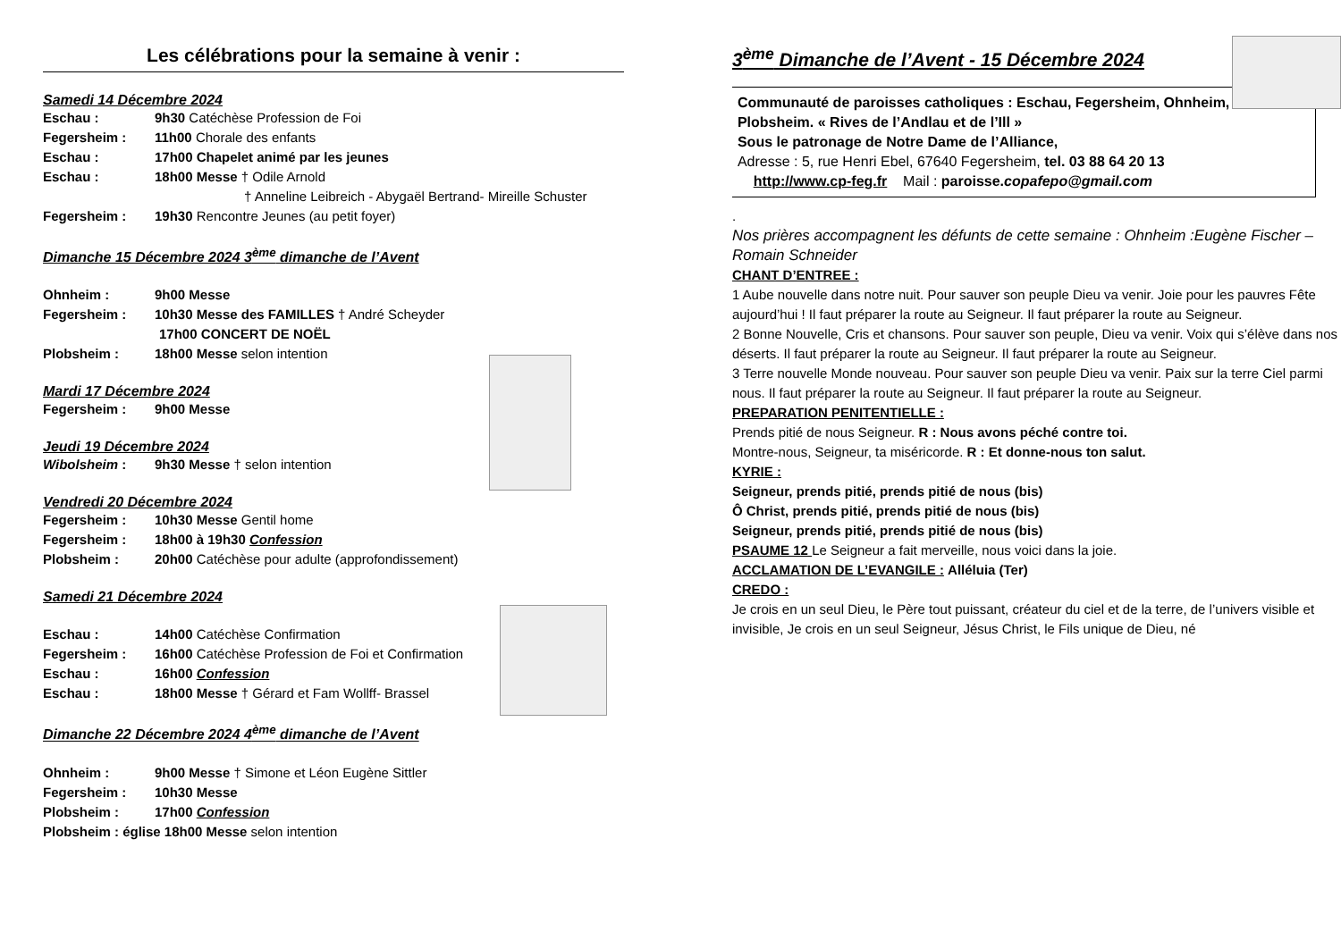Les célébrations pour la semaine à venir :
Samedi 14 Décembre 2024
Eschau : 9h30 Catéchèse Profession de Foi
Fegersheim : 11h00 Chorale des enfants
Eschau : 17h00 Chapelet animé par les jeunes
Eschau : 18h00 Messe † Odile Arnold
† Anneline Leibreich - Abygaël Bertrand- Mireille Schuster
Fegersheim : 19h30 Rencontre Jeunes (au petit foyer)
Dimanche 15 Décembre 2024 3<sup>ème</sup> dimanche de l’Avent
Ohnheim : 9h00 Messe
Fegersheim : 10h30 Messe des FAMILLES † André Scheyder
17h00 CONCERT DE NOËL
Plobsheim : 18h00 Messe selon intention
Mardi 17 Décembre 2024
Fegersheim : 9h00 Messe
Jeudi 19 Décembre 2024
Wibolsheim : 9h30 Messe † selon intention
Vendredi 20 Décembre 2024
Fegersheim : 10h30 Messe Gentil home
Fegersheim : 18h00 à 19h30 Confession
Plobsheim : 20h00 Catéchèse pour adulte (approfondissement)
Samedi 21 Décembre 2024
Eschau : 14h00 Catéchèse Confirmation
Fegersheim : 16h00 Catéchèse Profession de Foi et Confirmation
Eschau : 16h00 Confession
Eschau : 18h00 Messe † Gérard et Fam Wollff- Brassel
Dimanche 22 Décembre 2024 4<sup>ème</sup> dimanche de l’Avent
Ohnheim : 9h00 Messe † Simone et Léon Eugène Sittler
Fegersheim : 10h30 Messe
Plobsheim : 17h00 Confession
Plobsheim : église 18h00 Messe selon intention
3<sup>ème</sup> Dimanche de l’Avent - 15 Décembre 2024
Communauté de paroisses catholiques : Eschau, Fegersheim, Ohnheim, Plobsheim. « Rives de l’Andlau et de l’Ill »
Sous le patronage de Notre Dame de l’Alliance,
Adresse : 5, rue Henri Ebel, 67640 Fegersheim, tel. 03 88 64 20 13
http://www.cp-feg.fr Mail : paroisse.copafepo@gmail.com
.
Nos prières accompagnent les défunts de cette semaine : Ohnheim :Eugène Fischer –Romain Schneider
CHANT D’ENTREE :
1 Aube nouvelle dans notre nuit. Pour sauver son peuple Dieu va venir. Joie pour les pauvres Fête aujourd’hui ! Il faut préparer la route au Seigneur. Il faut préparer la route au Seigneur.
2 Bonne Nouvelle, Cris et chansons. Pour sauver son peuple, Dieu va venir. Voix qui s’élève dans nos déserts. Il faut préparer la route au Seigneur. Il faut préparer la route au Seigneur.
3 Terre nouvelle Monde nouveau. Pour sauver son peuple Dieu va venir. Paix sur la terre Ciel parmi nous. Il faut préparer la route au Seigneur. Il faut préparer la route au Seigneur.
PREPARATION PENITENTIELLE :
Prends pitié de nous Seigneur. R : Nous avons péché contre toi.
Montre-nous, Seigneur, ta miséricorde. R : Et donne-nous ton salut.
KYRIE :
Seigneur, prends pitié, prends pitié de nous (bis)
Ô Christ, prends pitié, prends pitié de nous (bis)
Seigneur, prends pitié, prends pitié de nous (bis)
PSAUME 12 Le Seigneur a fait merveille, nous voici dans la joie.
ACCLAMATION DE L’EVANGILE : Alléluia (Ter)
CREDO :
Je crois en un seul Dieu, le Père tout puissant, créateur du ciel et de la terre, de l’univers visible et invisible, Je crois en un seul Seigneur, Jésus Christ, le Fils unique de Dieu, né